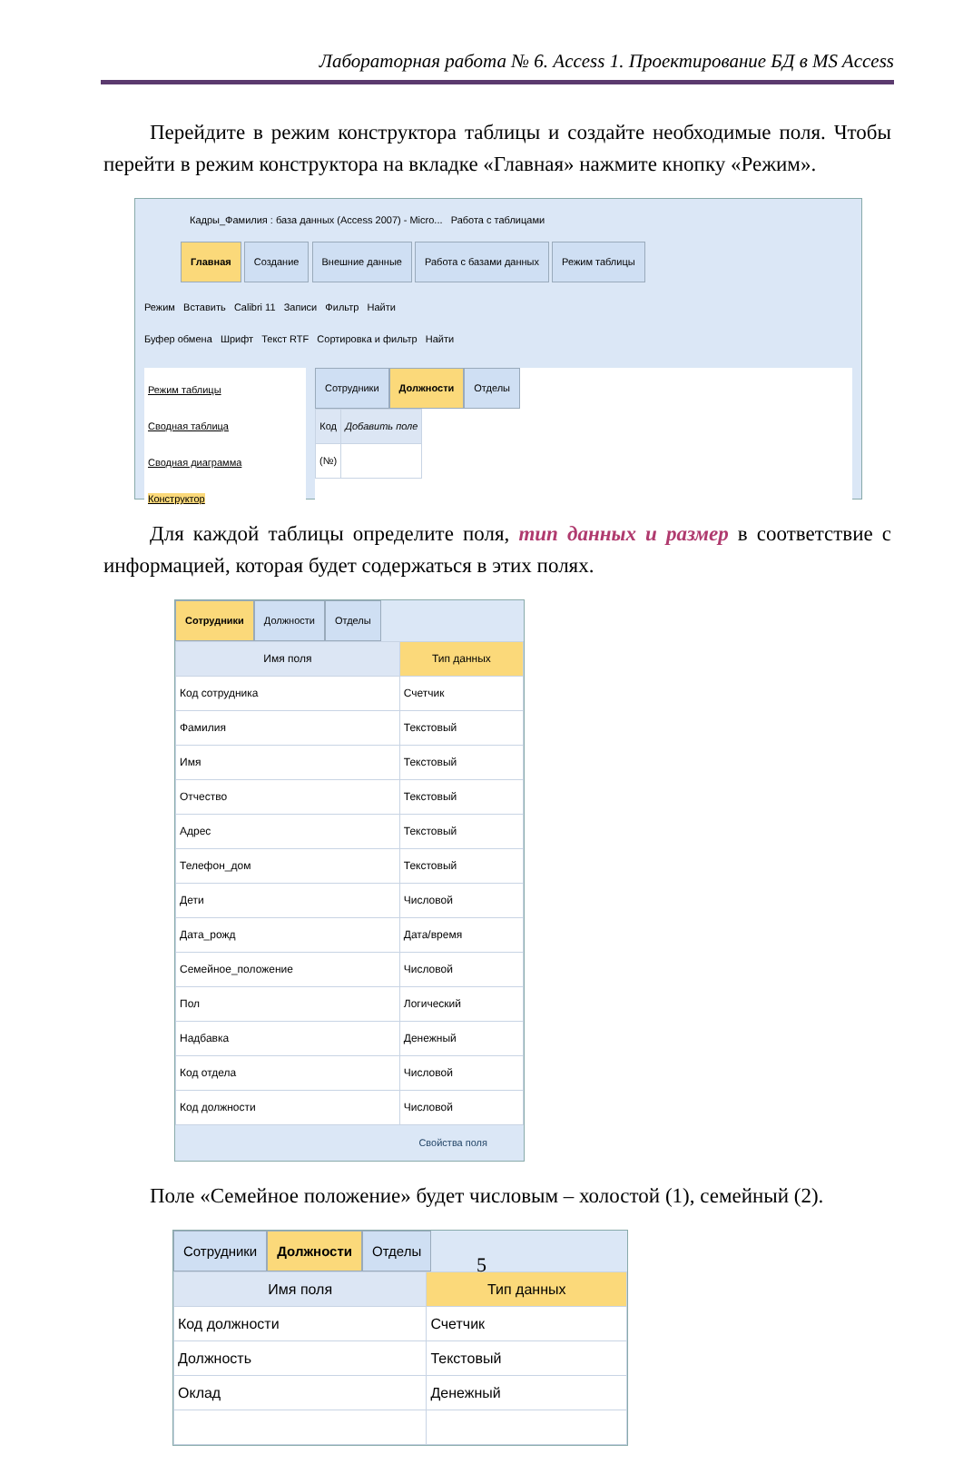Лабораторная работа № 6. Access 1. Проектирование БД в MS Access
Перейдите в режим конструктора таблицы и создайте необходимые поля. Чтобы перейти в режим конструктора на вкладке «Главная» нажмите кнопку «Режим».
Кадры_Фамилия : база данных (Access 2007) - Micro... Работа с таблицами
Главная Создание Внешние данные Работа с базами данных Режим таблицы
Режим Вставить Calibri 11 Записи Фильтр Найти
Буфер обмена Шрифт Текст RTF Сортировка и фильтр Найти
Режим таблицы
Сводная таблица
Сводная диаграмма
Конструктор
Сотрудники Должности Отделы
| Код | Добавить поле |
| --- | --- |
| (№) | |
Для каждой таблицы определите поля, тип данных и размер в соответствие с информацией, которая будет содержаться в этих полях.
Сотрудники Должности Отделы
| Имя поля | Тип данных |
| --- | --- |
| Код сотрудника | Счетчик |
| Фамилия | Текстовый |
| Имя | Текстовый |
| Отчество | Текстовый |
| Адрес | Текстовый |
| Телефон_дом | Текстовый |
| Дети | Числовой |
| Дата_рожд | Дата/время |
| Семейное_положение | Числовой |
| Пол | Логический |
| Надбавка | Денежный |
| Код отдела | Числовой |
| Код должности | Числовой |
Свойства поля
Поле «Семейное положение» будет числовым – холостой (1), семейный (2).
Сотрудники Должности Отделы
| Имя поля | Тип данных |
| --- | --- |
| Код должности | Счетчик |
| Должность | Текстовый |
| Оклад | Денежный |
5